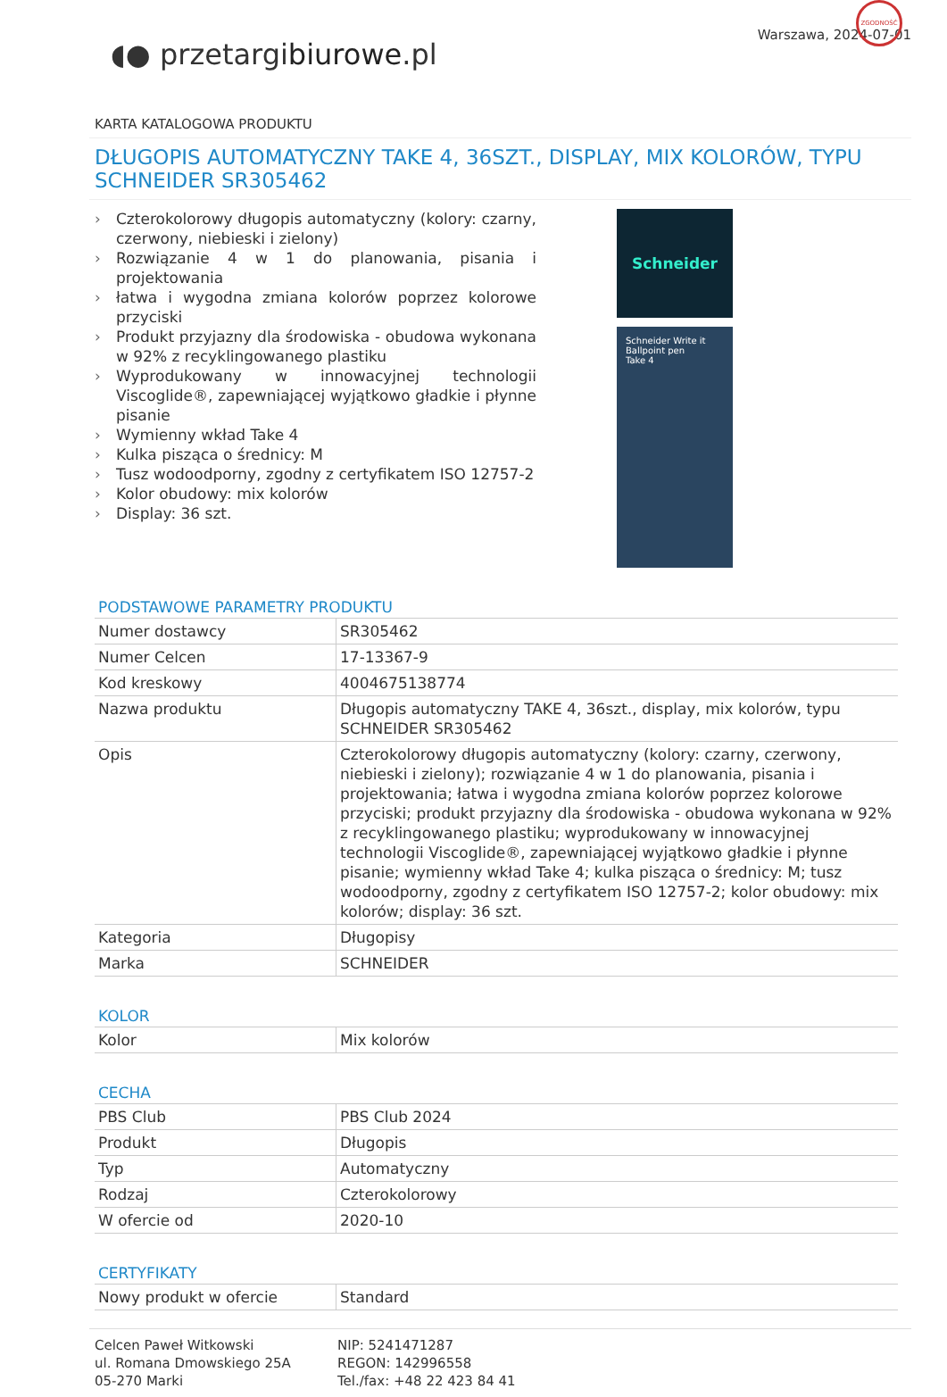◖● przetargibiurowe.pl
Warszawa, 2024-07-01
KARTA KATALOGOWA PRODUKTU
DŁUGOPIS AUTOMATYCZNY TAKE 4, 36SZT., DISPLAY, MIX KOLORÓW, TYPU SCHNEIDER SR305462
› Czterokolorowy długopis automatyczny (kolory: czarny, czerwony, niebieski i zielony)
› Rozwiązanie 4 w 1 do planowania, pisania i projektowania
› łatwa i wygodna zmiana kolorów poprzez kolorowe przyciski
› Produkt przyjazny dla środowiska - obudowa wykonana w 92% z recyklingowanego plastiku
› Wyprodukowany w innowacyjnej technologii Viscoglide®, zapewniającej wyjątkowo gładkie i płynne pisanie
› Wymienny wkład Take 4
› Kulka pisząca o średnicy: M
› Tusz wodoodporny, zgodny z certyfikatem ISO 12757-2
› Kolor obudowy: mix kolorów
› Display: 36 szt.
Schneider
Schneider Write it
Ballpoint pen
Take 4
ZGODNOŚĆ
PODSTAWOWE PARAMETRY PRODUKTU
| Numer dostawcy | SR305462 |
| Numer Celcen | 17-13367-9 |
| Kod kreskowy | 4004675138774 |
| Nazwa produktu | Długopis automatyczny TAKE 4, 36szt., display, mix kolorów, typu SCHNEIDER SR305462 |
| Opis | Czterokolorowy długopis automatyczny (kolory: czarny, czerwony, niebieski i zielony); rozwiązanie 4 w 1 do planowania, pisania i projektowania; łatwa i wygodna zmiana kolorów poprzez kolorowe przyciski; produkt przyjazny dla środowiska - obudowa wykonana w 92% z recyklingowanego plastiku; wyprodukowany w innowacyjnej technologii Viscoglide®, zapewniającej wyjątkowo gładkie i płynne pisanie; wymienny wkład Take 4; kulka pisząca o średnicy: M; tusz wodoodporny, zgodny z certyfikatem ISO 12757-2; kolor obudowy: mix kolorów; display: 36 szt. |
| Kategoria | Długopisy |
| Marka | SCHNEIDER |
KOLOR
| Kolor | Mix kolorów |
CECHA
| PBS Club | PBS Club 2024 |
| Produkt | Długopis |
| Typ | Automatyczny |
| Rodzaj | Czterokolorowy |
| W ofercie od | 2020-10 |
CERTYFIKATY
| Nowy produkt w ofercie | Standard |
Celcen Paweł Witkowski
ul. Romana Dmowskiego 25A
05-270 Marki
NIP: 5241471287
REGON: 142996558
Tel./fax: +48 22 423 84 41